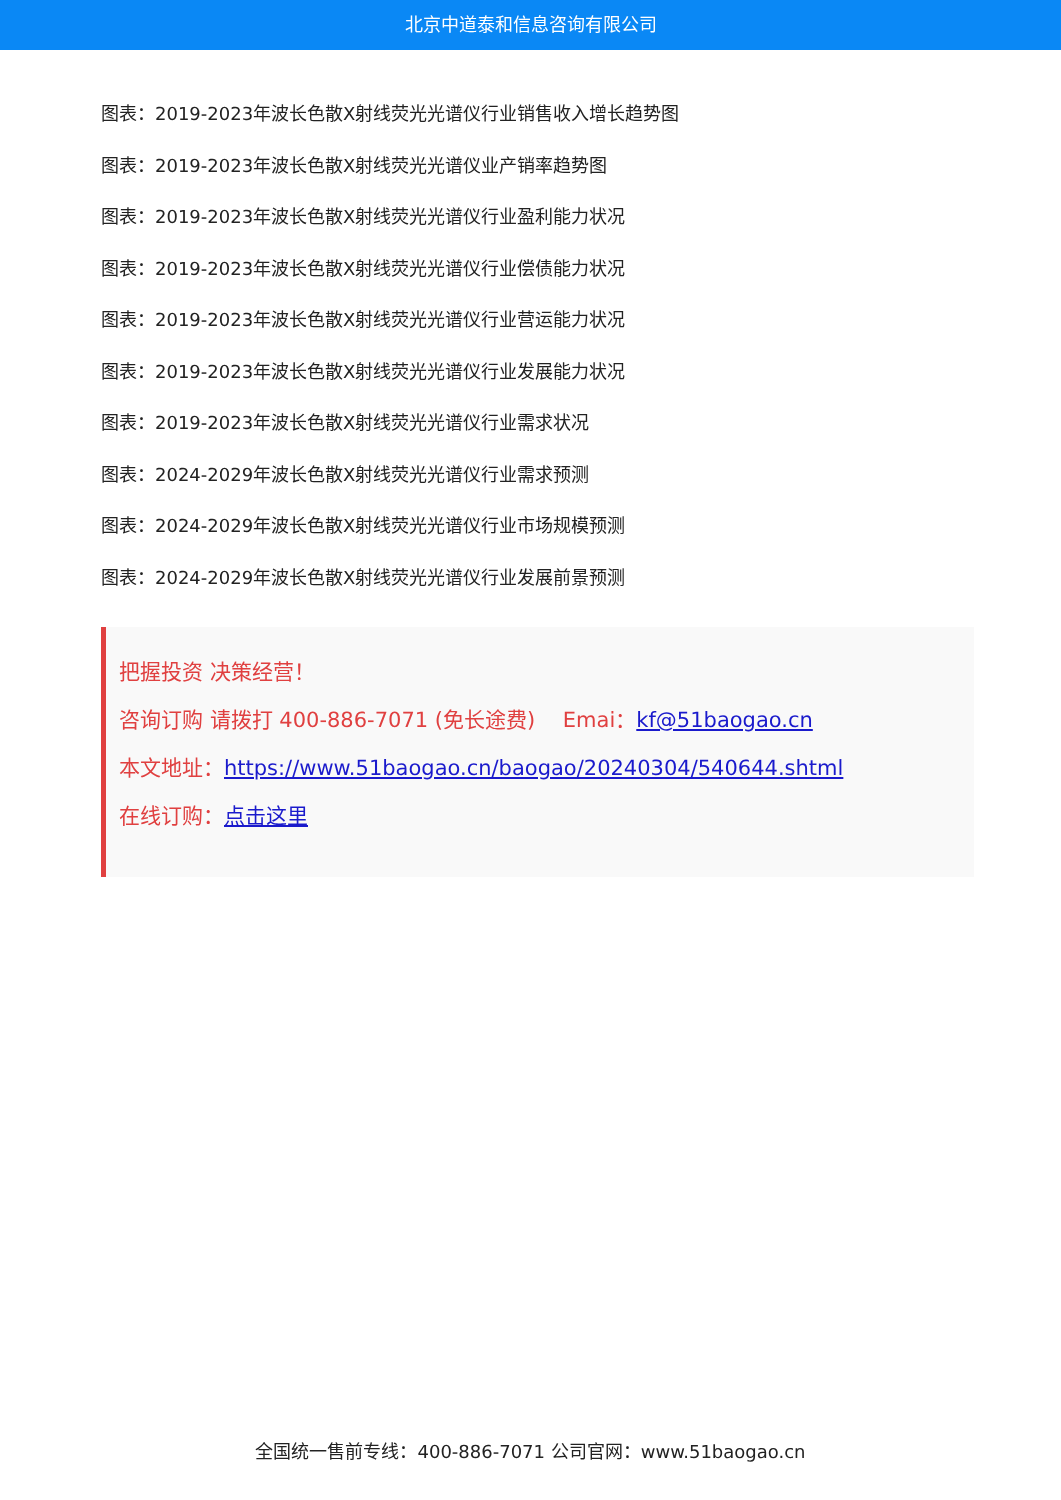北京中道泰和信息咨询有限公司
图表：2019-2023年波长色散X射线荧光光谱仪行业销售收入增长趋势图
图表：2019-2023年波长色散X射线荧光光谱仪业产销率趋势图
图表：2019-2023年波长色散X射线荧光光谱仪行业盈利能力状况
图表：2019-2023年波长色散X射线荧光光谱仪行业偿债能力状况
图表：2019-2023年波长色散X射线荧光光谱仪行业营运能力状况
图表：2019-2023年波长色散X射线荧光光谱仪行业发展能力状况
图表：2019-2023年波长色散X射线荧光光谱仪行业需求状况
图表：2024-2029年波长色散X射线荧光光谱仪行业需求预测
图表：2024-2029年波长色散X射线荧光光谱仪行业市场规模预测
图表：2024-2029年波长色散X射线荧光光谱仪行业发展前景预测
把握投资 决策经营！
咨询订购 请拨打 400-886-7071 (免长途费)　 Emai：kf@51baogao.cn
本文地址：https://www.51baogao.cn/baogao/20240304/540644.shtml
在线订购：点击这里
全国统一售前专线：400-886-7071 公司官网：www.51baogao.cn